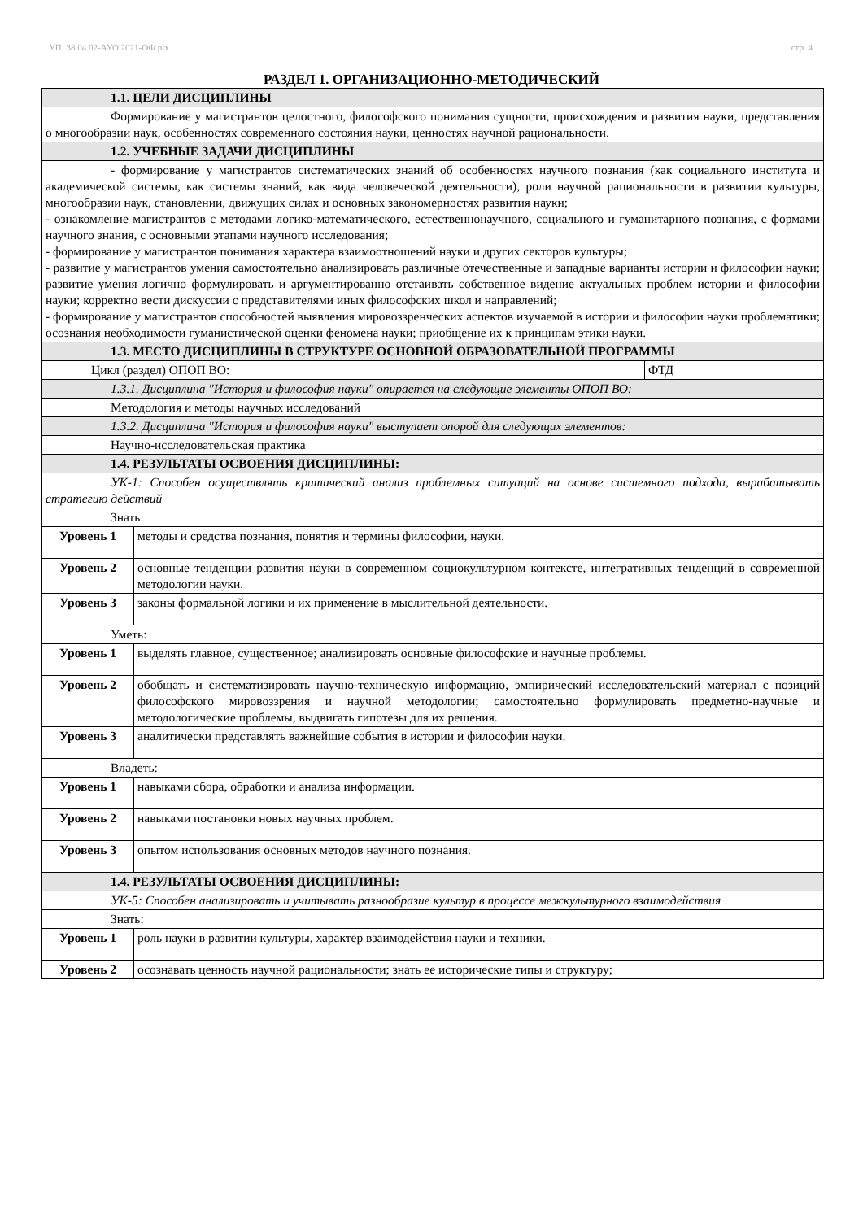УП: 38.04.02-АУО 2021-ОФ.plx стр. 4
РАЗДЕЛ 1. ОРГАНИЗАЦИОННО-МЕТОДИЧЕСКИЙ
| 1.1. ЦЕЛИ ДИСЦИПЛИНЫ | | |
| Формирование у магистрантов целостного, философского понимания сущности, происхождения и развития науки, представления о многообразии наук, особенностях современного состояния науки, ценностях научной рациональности. | | |
| 1.2. УЧЕБНЫЕ ЗАДАЧИ ДИСЦИПЛИНЫ | | |
| - формирование у магистрантов систематических знаний об особенностях научного познания (как социального института и академической системы, как системы знаний, как вида человеческой деятельности), роли научной рациональности в развитии культуры, многообразии наук, становлении, движущих силах и основных закономерностях развития науки; - ознакомление магистрантов с методами логико-математического, естественнонаучного, социального и гуманитарного познания, с формами научного знания, с основными этапами научного исследования; - формирование у магистрантов понимания характера взаимоотношений науки и других секторов культуры; - развитие у магистрантов умения самостоятельно анализировать различные отечественные и западные варианты истории и философии науки; развитие умения логично формулировать и аргументированно отстаивать собственное видение актуальных проблем истории и философии науки; корректно вести дискуссии с представителями иных философских школ и направлений; - формирование у магистрантов способностей выявления мировоззренческих аспектов изучаемой в истории и философии науки проблематики; осознания необходимости гуманистической оценки феномена науки; приобщение их к принципам этики науки. | | |
| 1.3. МЕСТО ДИСЦИПЛИНЫ В СТРУКТУРЕ ОСНОВНОЙ ОБРАЗОВАТЕЛЬНОЙ ПРОГРАММЫ | | |
| Цикл (раздел) ОПОП ВО: | | ФТД |
| 1.3.1. Дисциплина "История и философия науки" опирается на следующие элементы ОПОП ВО: | | |
| Методология и методы научных исследований | | |
| 1.3.2. Дисциплина "История и философия науки" выступает опорой для следующих элементов: | | |
| Научно-исследовательская практика | | |
| 1.4. РЕЗУЛЬТАТЫ ОСВОЕНИЯ ДИСЦИПЛИНЫ: | | |
| УК-1: Способен осуществлять критический анализ проблемных ситуаций на основе системного подхода, вырабатывать стратегию действий | | |
| Знать: | | |
| Уровень 1 | методы и средства познания, понятия и термины философии, науки. | |
| Уровень 2 | основные тенденции развития науки в современном социокультурном контексте, интегративных тенденций в современной методологии науки. | |
| Уровень 3 | законы формальной логики и их применение в мыслительной деятельности. | |
| Уметь: | | |
| Уровень 1 | выделять главное, существенное; анализировать основные философские и научные проблемы. | |
| Уровень 2 | обобщать и систематизировать научно-техническую информацию, эмпирический исследовательский материал с позиций философского мировоззрения и научной методологии; самостоятельно формулировать предметно-научные и методологические проблемы, выдвигать гипотезы для их решения. | |
| Уровень 3 | аналитически представлять важнейшие события в истории и философии науки. | |
| Владеть: | | |
| Уровень 1 | навыками сбора, обработки и анализа информации. | |
| Уровень 2 | навыками постановки новых научных проблем. | |
| Уровень 3 | опытом использования основных методов научного познания. | |
| 1.4. РЕЗУЛЬТАТЫ ОСВОЕНИЯ ДИСЦИПЛИНЫ: | | |
| УК-5: Способен анализировать и учитывать разнообразие культур в процессе межкультурного взаимодействия | | |
| Знать: | | |
| Уровень 1 | роль науки в развитии культуры, характер взаимодействия науки и техники. | |
| Уровень 2 | осознавать ценность научной рациональности; знать ее исторические типы и структуру; | |